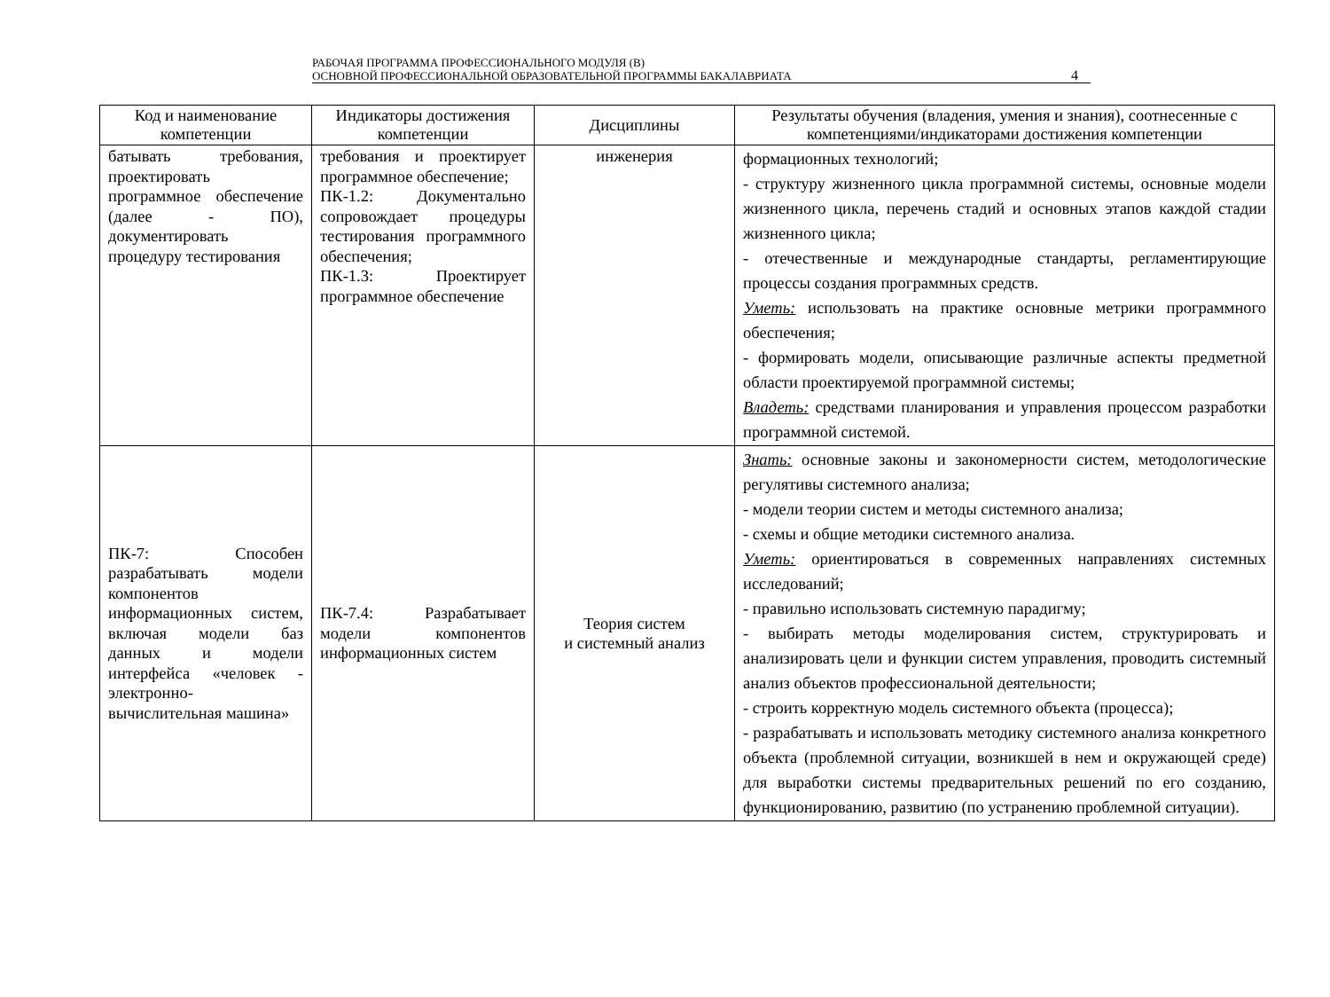РАБОЧАЯ ПРОГРАММА ПРОФЕССИОНАЛЬНОГО МОДУЛЯ (В)
ОСНОВНОЙ ПРОФЕССИОНАЛЬНОЙ ОБРАЗОВАТЕЛЬНОЙ ПРОГРАММЫ БАКАЛАВРИАТА
4
| Код и наименование компетенции | Индикаторы достижения компетенции | Дисциплины | Результаты обучения (владения, умения и знания), соотнесенные с компетенциями/индикаторами достижения компетенции |
| --- | --- | --- | --- |
| батывать требования, проектировать программное обеспечение (далее - ПО), документировать процедуру тестирования | требования и проектирует программное обеспечение; ПК-1.2: Документально сопровождает процедуры тестирования программного обеспечения; ПК-1.3: Проектирует программное обеспечение | инженерия | формационных технологий; - структуру жизненного цикла программной системы, основные модели жизненного цикла, перечень стадий и основных этапов каждой стадии жизненного цикла; - отечественные и международные стандарты, регламентирующие процессы создания программных средств. Уметь: использовать на практике основные метрики программного обеспечения; - формировать модели, описывающие различные аспекты предметной области проектируемой программной системы; Владеть: средствами планирования и управления процессом разработки программной системой. |
| ПК-7: Способен разрабатывать модели компонентов информационных систем, включая модели баз данных и модели интерфейса «человек - электронно-вычислительная машина» | ПК-7.4: Разрабатывает модели компонентов информационных систем | Теория систем и системный анализ | Знать: основные законы и закономерности систем, методологические регулятивы системного анализа; - модели теории систем и методы системного анализа; - схемы и общие методики системного анализа. Уметь: ориентироваться в современных направлениях системных исследований; - правильно использовать системную парадигму; - выбирать методы моделирования систем, структурировать и анализировать цели и функции систем управления, проводить системный анализ объектов профессиональной деятельности; - строить корректную модель системного объекта (процесса); - разрабатывать и использовать методику системного анализа конкретного объекта (проблемной ситуации, возникшей в нем и окружающей среде) для выработки системы предварительных решений по его созданию, функционированию, развитию (по устранению проблемной ситуации). |